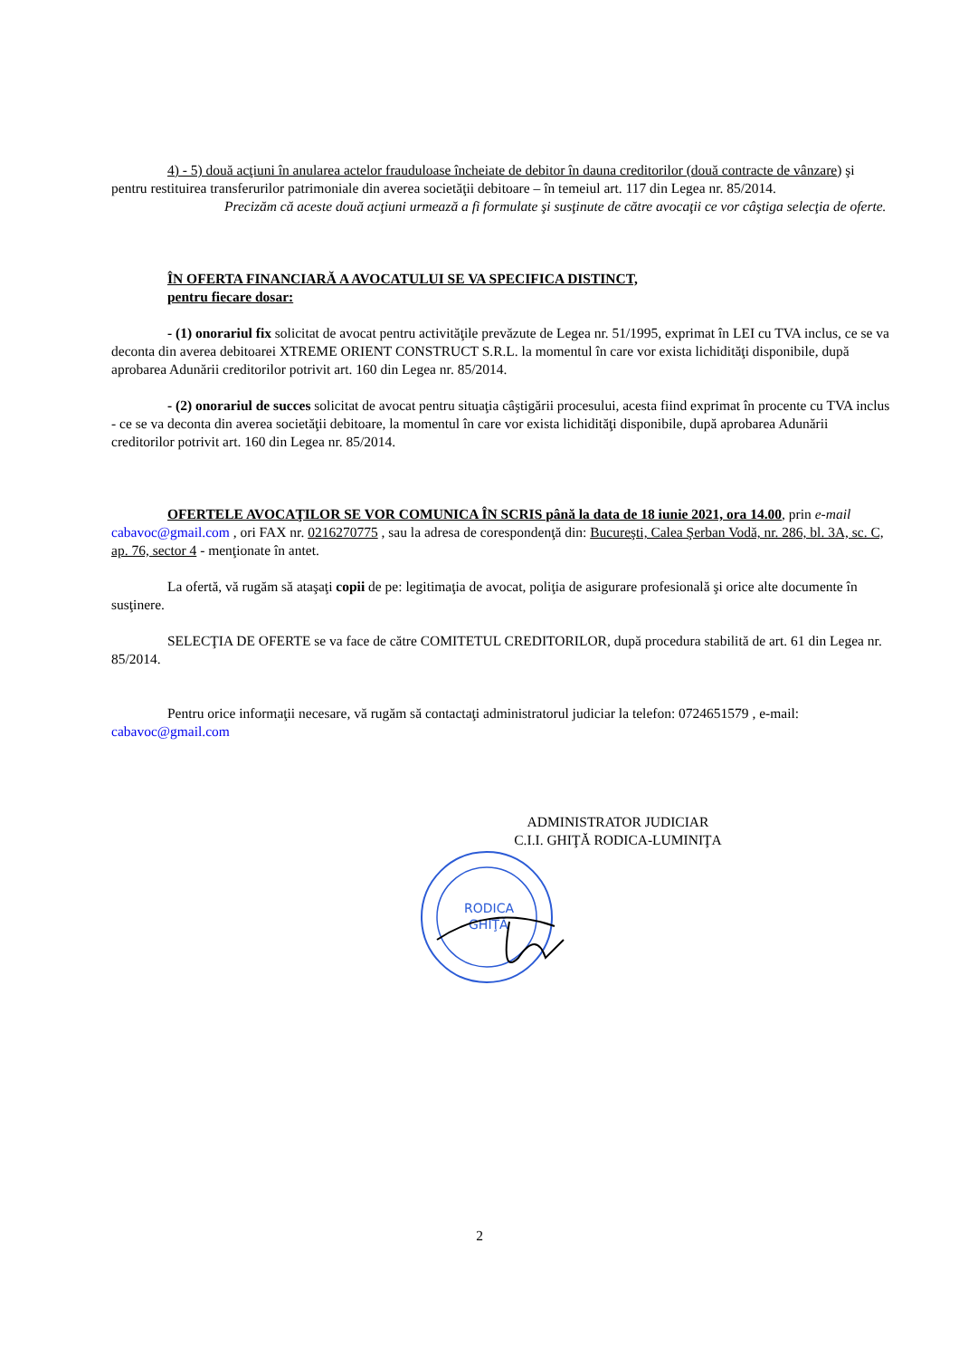4) - 5) două acţiuni în anularea actelor frauduloase încheiate de debitor în dauna creditorilor (două contracte de vânzare) şi pentru restituirea transferurilor patrimoniale din averea societăţii debitoare – în temeiul art. 117 din Legea nr. 85/2014.
Precizăm că aceste două acţiuni urmează a fi formulate şi susţinute de către avocaţii ce vor câştiga selecţia de oferte.
ÎN OFERTA FINANCIARĂ A AVOCATULUI SE VA SPECIFICA DISTINCT,
pentru fiecare dosar:
- (1) onorariul fix solicitat de avocat pentru activităţile prevăzute de Legea nr. 51/1995, exprimat în LEI cu TVA inclus, ce se va deconta din averea debitoarei XTREME ORIENT CONSTRUCT S.R.L. la momentul în care vor exista lichidităţi disponibile, după aprobarea Adunării creditorilor potrivit art. 160 din Legea nr. 85/2014.
- (2) onorariul de succes solicitat de avocat pentru situaţia câştigării procesului, acesta fiind exprimat în procente cu TVA inclus - ce se va deconta din averea societăţii debitoare, la momentul în care vor exista lichidităţi disponibile, după aprobarea Adunării creditorilor potrivit art. 160 din Legea nr. 85/2014.
OFERTELE AVOCAŢILOR SE VOR COMUNICA ÎN SCRIS până la data de 18 iunie 2021, ora 14.00, prin e-mail cabavoc@gmail.com , ori FAX nr. 0216270775 , sau la adresa de corespondenţă din: Bucureşti, Calea Şerban Vodă, nr. 286, bl. 3A, sc. C, ap. 76, sector 4 - menţionate în antet.
La ofertă, vă rugăm să ataşaţi copii de pe: legitimaţia de avocat, poliţia de asigurare profesională şi orice alte documente în susţinere.
SELECŢIA DE OFERTE se va face de către COMITETUL CREDITORILOR, după procedura stabilită de art. 61 din Legea nr. 85/2014.
Pentru orice informaţii necesare, vă rugăm să contactaţi administratorul judiciar la telefon: 0724651579 , e-mail: cabavoc@gmail.com
ADMINISTRATOR JUDICIAR
C.I.I. GHIŢĂ RODICA-LUMINIŢA
RODICA
GHIŢĂ
2